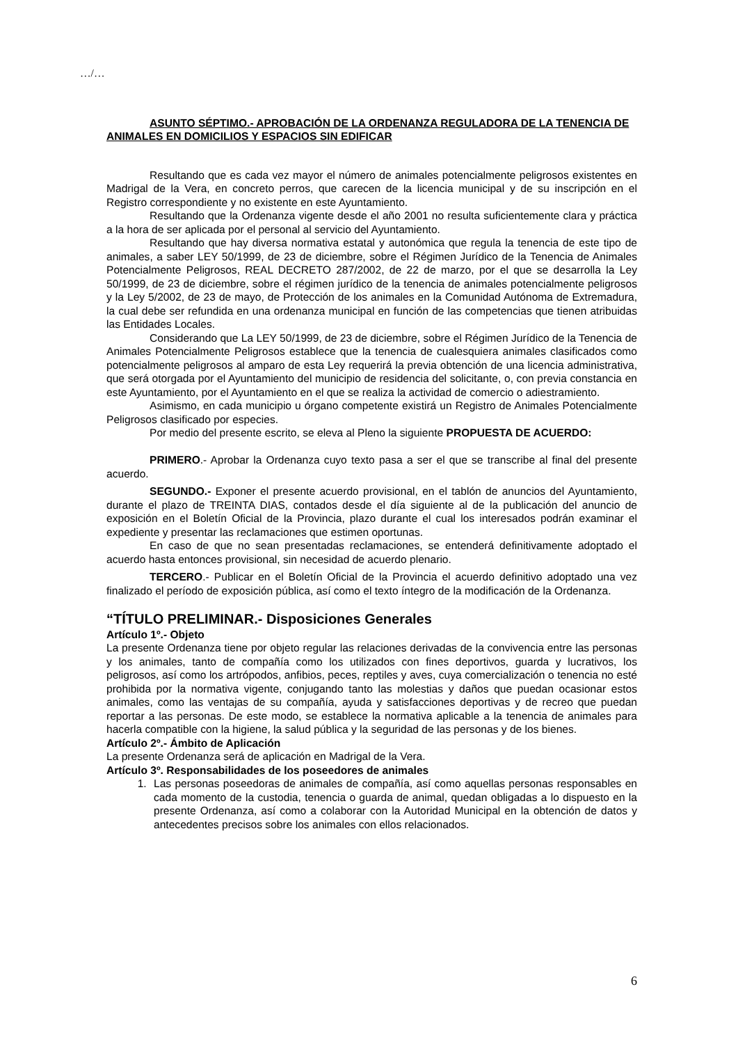…/…
ASUNTO SÉPTIMO.- APROBACIÓN DE LA ORDENANZA REGULADORA DE LA TENENCIA DE ANIMALES EN DOMICILIOS Y ESPACIOS SIN EDIFICAR
Resultando que es cada vez mayor el número de animales potencialmente peligrosos existentes en Madrigal de la Vera, en concreto perros, que carecen de la licencia municipal y de su inscripción en el Registro correspondiente y no existente en este Ayuntamiento.
Resultando que la Ordenanza vigente desde el año 2001 no resulta suficientemente clara y práctica a la hora de ser aplicada por el personal al servicio del Ayuntamiento.
Resultando que hay diversa normativa estatal y autonómica que regula la tenencia de este tipo de animales, a saber LEY 50/1999, de 23 de diciembre, sobre el Régimen Jurídico de la Tenencia de Animales Potencialmente Peligrosos, REAL DECRETO 287/2002, de 22 de marzo, por el que se desarrolla la Ley 50/1999, de 23 de diciembre, sobre el régimen jurídico de la tenencia de animales potencialmente peligrosos y la Ley 5/2002, de 23 de mayo, de Protección de los animales en la Comunidad Autónoma de Extremadura, la cual debe ser refundida en una ordenanza municipal en función de las competencias que tienen atribuidas las Entidades Locales.
Considerando que La LEY 50/1999, de 23 de diciembre, sobre el Régimen Jurídico de la Tenencia de Animales Potencialmente Peligrosos establece que la tenencia de cualesquiera animales clasificados como potencialmente peligrosos al amparo de esta Ley requerirá la previa obtención de una licencia administrativa, que será otorgada por el Ayuntamiento del municipio de residencia del solicitante, o, con previa constancia en este Ayuntamiento, por el Ayuntamiento en el que se realiza la actividad de comercio o adiestramiento.
Asimismo, en cada municipio u órgano competente existirá un Registro de Animales Potencialmente Peligrosos clasificado por especies.
Por medio del presente escrito, se eleva al Pleno la siguiente PROPUESTA DE ACUERDO:
PRIMERO.- Aprobar la Ordenanza cuyo texto pasa a ser el que se transcribe al final del presente acuerdo.
SEGUNDO.- Exponer el presente acuerdo provisional, en el tablón de anuncios del Ayuntamiento, durante el plazo de TREINTA DIAS, contados desde el día siguiente al de la publicación del anuncio de exposición en el Boletín Oficial de la Provincia, plazo durante el cual los interesados podrán examinar el expediente y presentar las reclamaciones que estimen oportunas.
En caso de que no sean presentadas reclamaciones, se entenderá definitivamente adoptado el acuerdo hasta entonces provisional, sin necesidad de acuerdo plenario.
TERCERO.- Publicar en el Boletín Oficial de la Provincia el acuerdo definitivo adoptado una vez finalizado el período de exposición pública, así como el texto íntegro de la modificación de la Ordenanza.
“TÍTULO PRELIMINAR.- Disposiciones Generales
Artículo 1º.- Objeto
La presente Ordenanza tiene por objeto regular las relaciones derivadas de la convivencia entre las personas y los animales, tanto de compañía como los utilizados con fines deportivos, guarda y lucrativos, los peligrosos, así como los artrópodos, anfibios, peces, reptiles y aves, cuya comercialización o tenencia no esté prohibida por la normativa vigente, conjugando tanto las molestias y daños que puedan ocasionar estos animales, como las ventajas de su compañía, ayuda y satisfacciones deportivas y de recreo que puedan reportar a las personas. De este modo, se establece la normativa aplicable a la tenencia de animales para hacerla compatible con la higiene, la salud pública y la seguridad de las personas y de los bienes.
Artículo 2º.- Ámbito de Aplicación
La presente Ordenanza será de aplicación en Madrigal de la Vera.
Artículo 3º. Responsabilidades de los poseedores de animales
1. Las personas poseedoras de animales de compañía, así como aquellas personas responsables en cada momento de la custodia, tenencia o guarda de animal, quedan obligadas a lo dispuesto en la presente Ordenanza, así como a colaborar con la Autoridad Municipal en la obtención de datos y antecedentes precisos sobre los animales con ellos relacionados.
6